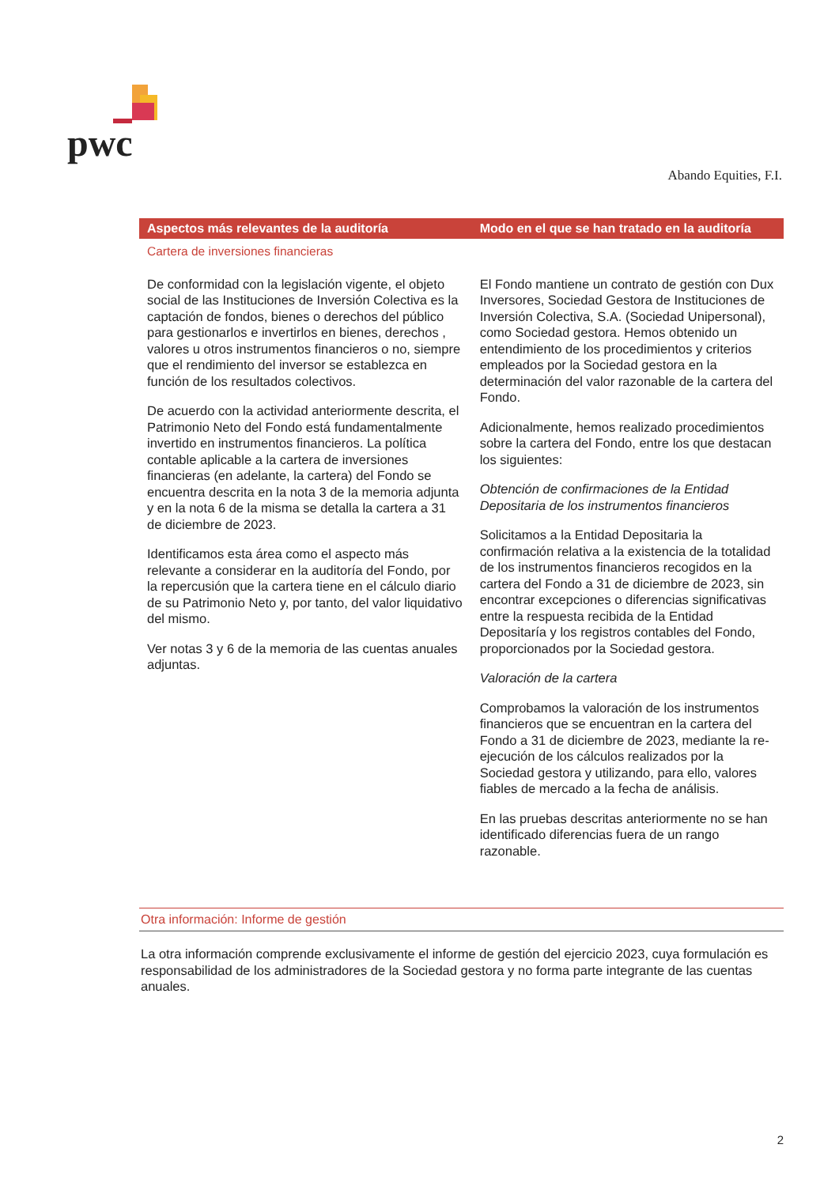pwc
Abando Equities, F.I.
| Aspectos más relevantes de la auditoría | Modo en el que se han tratado en la auditoría |
| --- | --- |
| Cartera de inversiones financieras | |
| De conformidad con la legislación vigente, el objeto social de las Instituciones de Inversión Colectiva es la captación de fondos, bienes o derechos del público para gestionarlos e invertirlos en bienes, derechos , valores u otros instrumentos financieros o no, siempre que el rendimiento del inversor se establezca en función de los resultados colectivos. De acuerdo con la actividad anteriormente descrita, el Patrimonio Neto del Fondo está fundamentalmente invertido en instrumentos financieros. La política contable aplicable a la cartera de inversiones financieras (en adelante, la cartera) del Fondo se encuentra descrita en la nota 3 de la memoria adjunta y en la nota 6 de la misma se detalla la cartera a 31 de diciembre de 2023. Identificamos esta área como el aspecto más relevante a considerar en la auditoría del Fondo, por la repercusión que la cartera tiene en el cálculo diario de su Patrimonio Neto y, por tanto, del valor liquidativo del mismo. Ver notas 3 y 6 de la memoria de las cuentas anuales adjuntas. | El Fondo mantiene un contrato de gestión con Dux Inversores, Sociedad Gestora de Instituciones de Inversión Colectiva, S.A. (Sociedad Unipersonal), como Sociedad gestora. Hemos obtenido un entendimiento de los procedimientos y criterios empleados por la Sociedad gestora en la determinación del valor razonable de la cartera del Fondo. Adicionalmente, hemos realizado procedimientos sobre la cartera del Fondo, entre los que destacan los siguientes: Obtención de confirmaciones de la Entidad Depositaria de los instrumentos financieros Solicitamos a la Entidad Depositaria la confirmación relativa a la existencia de la totalidad de los instrumentos financieros recogidos en la cartera del Fondo a 31 de diciembre de 2023, sin encontrar excepciones o diferencias significativas entre la respuesta recibida de la Entidad Depositaría y los registros contables del Fondo, proporcionados por la Sociedad gestora. Valoración de la cartera Comprobamos la valoración de los instrumentos financieros que se encuentran en la cartera del Fondo a 31 de diciembre de 2023, mediante la re-ejecución de los cálculos realizados por la Sociedad gestora y utilizando, para ello, valores fiables de mercado a la fecha de análisis. En las pruebas descritas anteriormente no se han identificado diferencias fuera de un rango razonable. |
Otra información: Informe de gestión
La otra información comprende exclusivamente el informe de gestión del ejercicio 2023, cuya formulación es responsabilidad de los administradores de la Sociedad gestora y no forma parte integrante de las cuentas anuales.
2